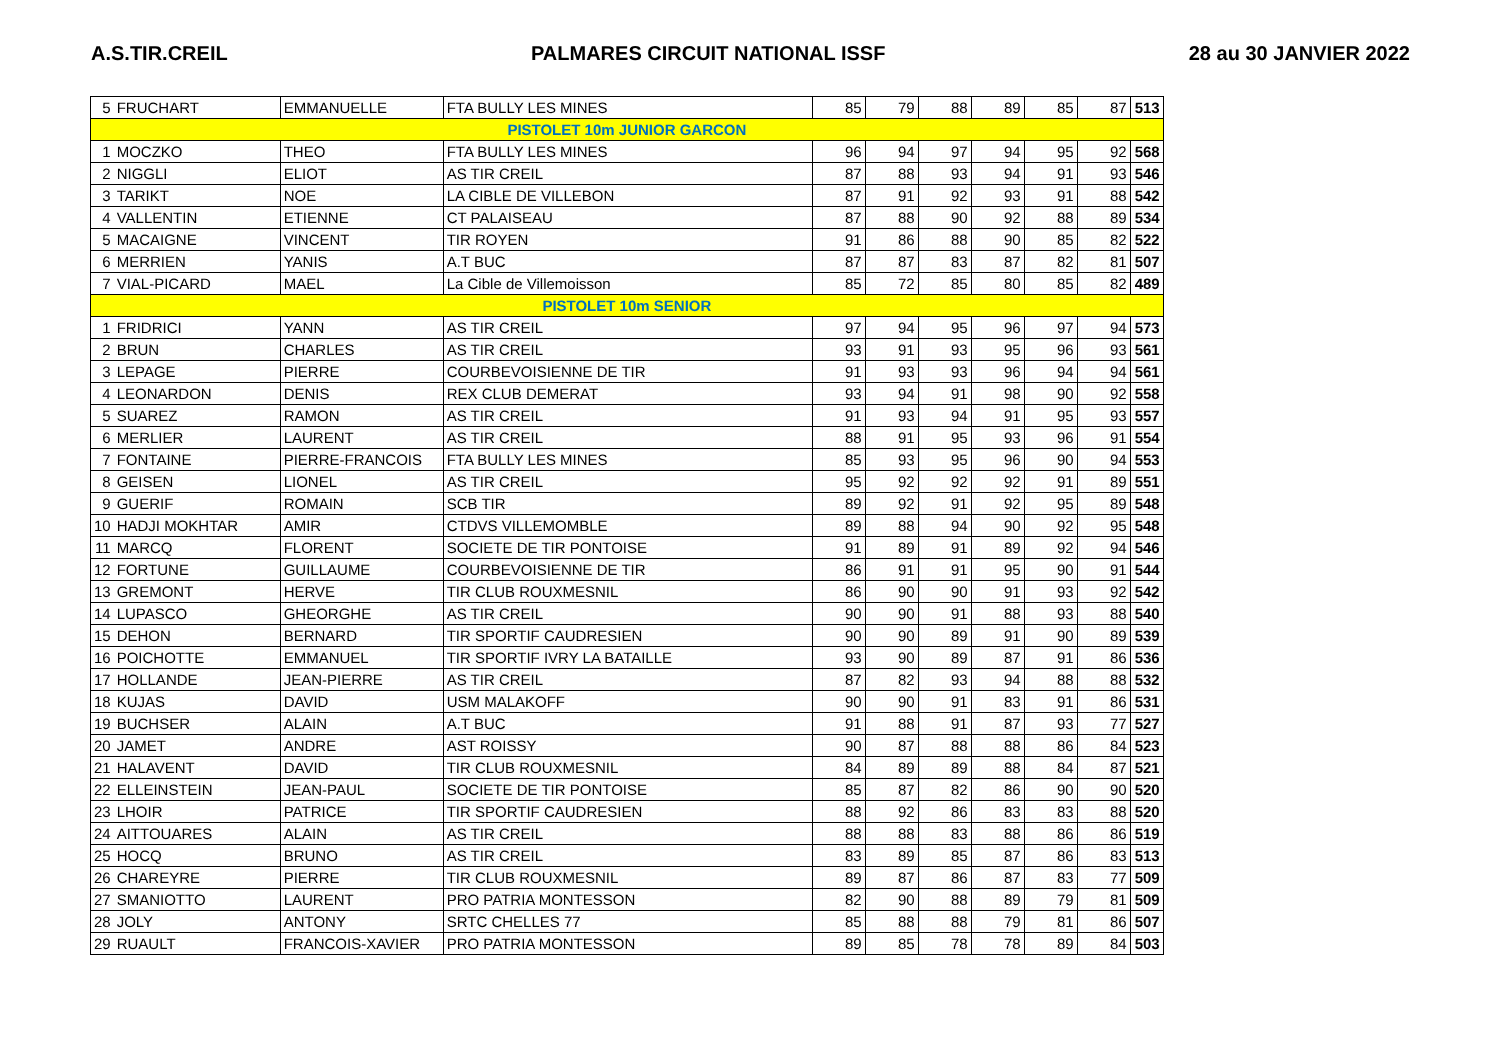A.S.TIR.CREIL PALMARES CIRCUIT NATIONAL ISSF 28 au 30 JANVIER 2022
| 5 | FRUCHART | EMMANUELLE | FTA BULLY LES MINES | 85 | 79 | 88 | 89 | 85 | 87 | 513 |
| PISTOLET 10m JUNIOR GARCON | | | | | | | | | | |
| 1 | MOCZKO | THEO | FTA BULLY LES MINES | 96 | 94 | 97 | 94 | 95 | 92 | 568 |
| 2 | NIGGLI | ELIOT | AS TIR CREIL | 87 | 88 | 93 | 94 | 91 | 93 | 546 |
| 3 | TARIKT | NOE | LA CIBLE DE VILLEBON | 87 | 91 | 92 | 93 | 91 | 88 | 542 |
| 4 | VALLENTIN | ETIENNE | CT PALAISEAU | 87 | 88 | 90 | 92 | 88 | 89 | 534 |
| 5 | MACAIGNE | VINCENT | TIR ROYEN | 91 | 86 | 88 | 90 | 85 | 82 | 522 |
| 6 | MERRIEN | YANIS | A.T BUC | 87 | 87 | 83 | 87 | 82 | 81 | 507 |
| 7 | VIAL-PICARD | MAEL | La Cible de Villemoisson | 85 | 72 | 85 | 80 | 85 | 82 | 489 |
| PISTOLET 10m SENIOR | | | | | | | | | | |
| 1 | FRIDRICI | YANN | AS TIR CREIL | 97 | 94 | 95 | 96 | 97 | 94 | 573 |
| 2 | BRUN | CHARLES | AS TIR CREIL | 93 | 91 | 93 | 95 | 96 | 93 | 561 |
| 3 | LEPAGE | PIERRE | COURBEVOISIENNE DE TIR | 91 | 93 | 93 | 96 | 94 | 94 | 561 |
| 4 | LEONARDON | DENIS | REX CLUB DEMERAT | 93 | 94 | 91 | 98 | 90 | 92 | 558 |
| 5 | SUAREZ | RAMON | AS TIR CREIL | 91 | 93 | 94 | 91 | 95 | 93 | 557 |
| 6 | MERLIER | LAURENT | AS TIR CREIL | 88 | 91 | 95 | 93 | 96 | 91 | 554 |
| 7 | FONTAINE | PIERRE-FRANCOIS | FTA BULLY LES MINES | 85 | 93 | 95 | 96 | 90 | 94 | 553 |
| 8 | GEISEN | LIONEL | AS TIR CREIL | 95 | 92 | 92 | 92 | 91 | 89 | 551 |
| 9 | GUERIF | ROMAIN | SCB TIR | 89 | 92 | 91 | 92 | 95 | 89 | 548 |
| 10 | HADJI MOKHTAR | AMIR | CTDVS VILLEMOMBLE | 89 | 88 | 94 | 90 | 92 | 95 | 548 |
| 11 | MARCQ | FLORENT | SOCIETE DE TIR PONTOISE | 91 | 89 | 91 | 89 | 92 | 94 | 546 |
| 12 | FORTUNE | GUILLAUME | COURBEVOISIENNE DE TIR | 86 | 91 | 91 | 95 | 90 | 91 | 544 |
| 13 | GREMONT | HERVE | TIR CLUB ROUXMESNIL | 86 | 90 | 90 | 91 | 93 | 92 | 542 |
| 14 | LUPASCO | GHEORGHE | AS TIR CREIL | 90 | 90 | 91 | 88 | 93 | 88 | 540 |
| 15 | DEHON | BERNARD | TIR SPORTIF CAUDRESIEN | 90 | 90 | 89 | 91 | 90 | 89 | 539 |
| 16 | POICHOTTE | EMMANUEL | TIR SPORTIF IVRY LA BATAILLE | 93 | 90 | 89 | 87 | 91 | 86 | 536 |
| 17 | HOLLANDE | JEAN-PIERRE | AS TIR CREIL | 87 | 82 | 93 | 94 | 88 | 88 | 532 |
| 18 | KUJAS | DAVID | USM MALAKOFF | 90 | 90 | 91 | 83 | 91 | 86 | 531 |
| 19 | BUCHSER | ALAIN | A.T BUC | 91 | 88 | 91 | 87 | 93 | 77 | 527 |
| 20 | JAMET | ANDRE | AST ROISSY | 90 | 87 | 88 | 88 | 86 | 84 | 523 |
| 21 | HALAVENT | DAVID | TIR CLUB ROUXMESNIL | 84 | 89 | 89 | 88 | 84 | 87 | 521 |
| 22 | ELLEINSTEIN | JEAN-PAUL | SOCIETE DE TIR PONTOISE | 85 | 87 | 82 | 86 | 90 | 90 | 520 |
| 23 | LHOIR | PATRICE | TIR SPORTIF CAUDRESIEN | 88 | 92 | 86 | 83 | 83 | 88 | 520 |
| 24 | AITTOUARES | ALAIN | AS TIR CREIL | 88 | 88 | 83 | 88 | 86 | 86 | 519 |
| 25 | HOCQ | BRUNO | AS TIR CREIL | 83 | 89 | 85 | 87 | 86 | 83 | 513 |
| 26 | CHAREYRE | PIERRE | TIR CLUB ROUXMESNIL | 89 | 87 | 86 | 87 | 83 | 77 | 509 |
| 27 | SMANIOTTO | LAURENT | PRO PATRIA MONTESSON | 82 | 90 | 88 | 89 | 79 | 81 | 509 |
| 28 | JOLY | ANTONY | SRTC CHELLES 77 | 85 | 88 | 88 | 79 | 81 | 86 | 507 |
| 29 | RUAULT | FRANCOIS-XAVIER | PRO PATRIA MONTESSON | 89 | 85 | 78 | 78 | 89 | 84 | 503 |